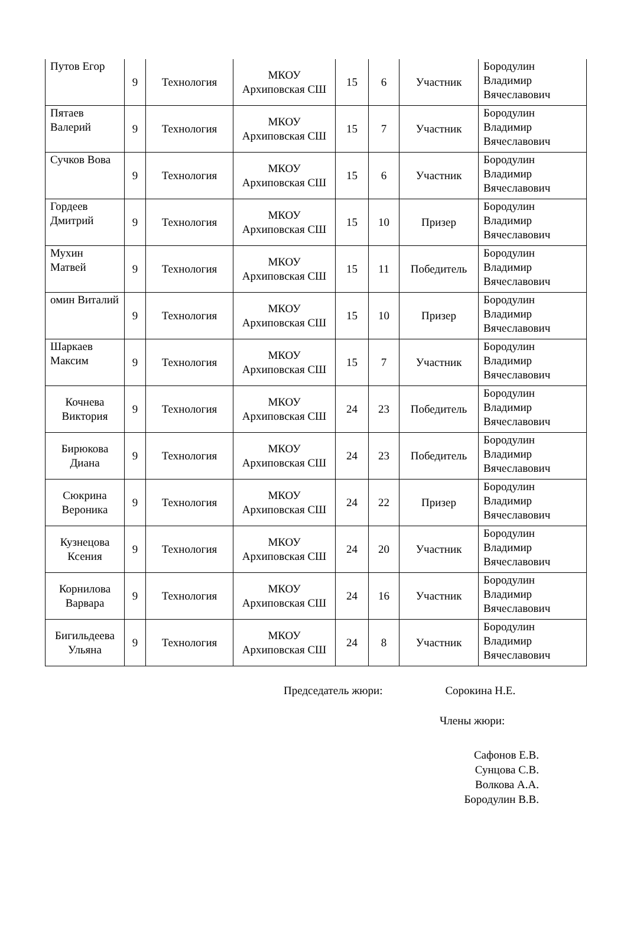| Путов Егор | 9 | Технология | МКОУ Архиповская СШ | 15 | 6 | Участник | Бородулин Владимир Вячеславович |
| Пятаев Валерий | 9 | Технология | МКОУ Архиповская СШ | 15 | 7 | Участник | Бородулин Владимир Вячеславович |
| Сучков Вова | 9 | Технология | МКОУ Архиповская СШ | 15 | 6 | Участник | Бородулин Владимир Вячеславович |
| Гордеев Дмитрий | 9 | Технология | МКОУ Архиповская СШ | 15 | 10 | Призер | Бородулин Владимир Вячеславович |
| Мухин Матвей | 9 | Технология | МКОУ Архиповская СШ | 15 | 11 | Победитель | Бородулин Владимир Вячеславович |
| омин Виталий | 9 | Технология | МКОУ Архиповская СШ | 15 | 10 | Призер | Бородулин Владимир Вячеславович |
| Шаркаев Максим | 9 | Технология | МКОУ Архиповская СШ | 15 | 7 | Участник | Бородулин Владимир Вячеславович |
| Кочнева Виктория | 9 | Технология | МКОУ Архиповская СШ | 24 | 23 | Победитель | Бородулин Владимир Вячеславович |
| Бирюкова Диана | 9 | Технология | МКОУ Архиповская СШ | 24 | 23 | Победитель | Бородулин Владимир Вячеславович |
| Сюкрина Вероника | 9 | Технология | МКОУ Архиповская СШ | 24 | 22 | Призер | Бородулин Владимир Вячеславович |
| Кузнецова Ксения | 9 | Технология | МКОУ Архиповская СШ | 24 | 20 | Участник | Бородулин Владимир Вячеславович |
| Корнилова Варвара | 9 | Технология | МКОУ Архиповская СШ | 24 | 16 | Участник | Бородулин Владимир Вячеславович |
| Бигильдеева Ульяна | 9 | Технология | МКОУ Архиповская СШ | 24 | 8 | Участник | Бородулин Владимир Вячеславович |
Председатель жюри: Сорокина Н.Е.
Члены жюри:
Сафонов Е.В.
Сунцова С.В.
Волкова А.А.
Бородулин В.В.